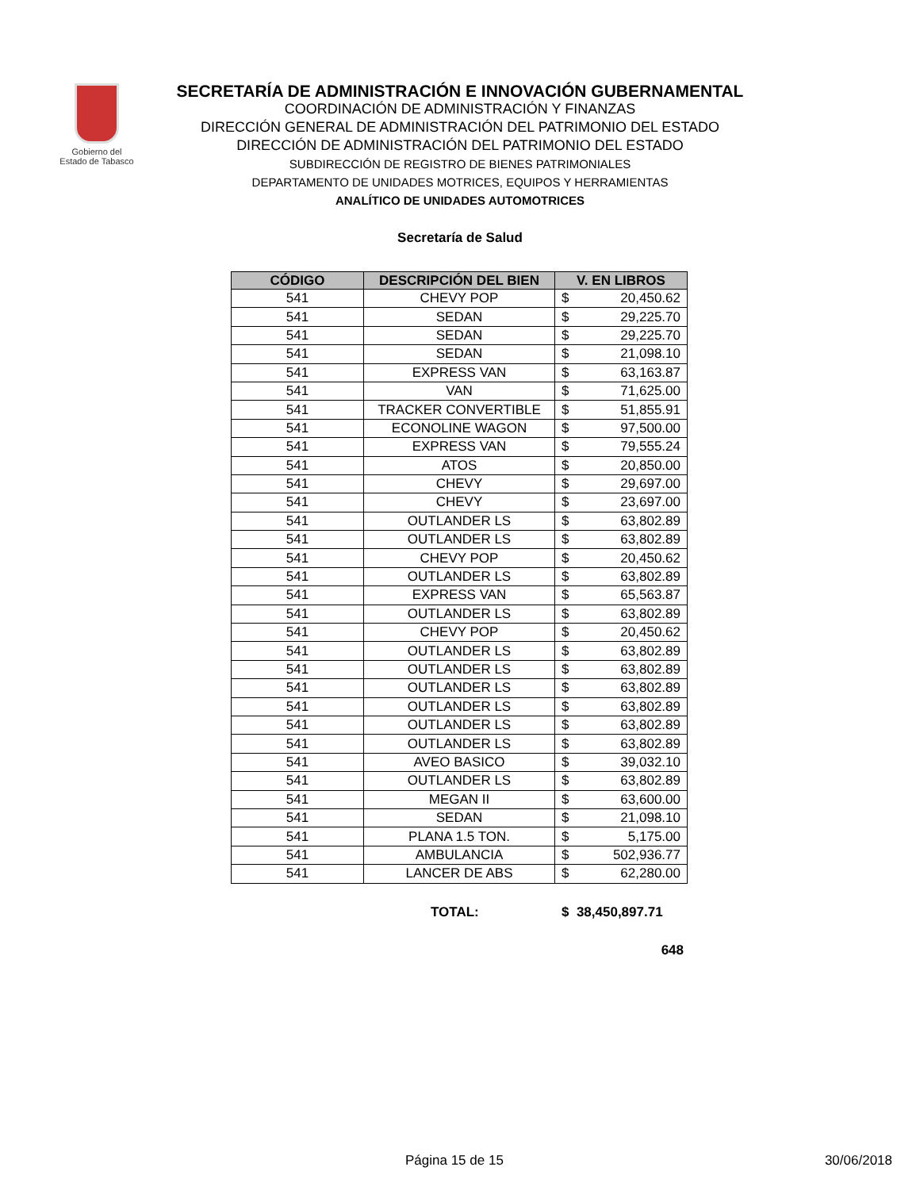Gobierno del
Estado de Tabasco
SECRETARÍA DE ADMINISTRACIÓN E INNOVACIÓN GUBERNAMENTAL
COORDINACIÓN DE ADMINISTRACIÓN Y FINANZAS
DIRECCIÓN GENERAL DE ADMINISTRACIÓN DEL PATRIMONIO DEL ESTADO
DIRECCIÓN DE ADMINISTRACIÓN DEL PATRIMONIO DEL ESTADO
SUBDIRECCIÓN DE REGISTRO DE BIENES PATRIMONIALES
DEPARTAMENTO DE UNIDADES MOTRICES, EQUIPOS Y HERRAMIENTAS
ANALÍTICO DE UNIDADES AUTOMOTRICES
Secretaría de Salud
| CÓDIGO | DESCRIPCIÓN DEL BIEN | V. EN LIBROS | |
| --- | --- | --- | --- |
| 541 | CHEVY POP | $ | 20,450.62 |
| 541 | SEDAN | $ | 29,225.70 |
| 541 | SEDAN | $ | 29,225.70 |
| 541 | SEDAN | $ | 21,098.10 |
| 541 | EXPRESS VAN | $ | 63,163.87 |
| 541 | VAN | $ | 71,625.00 |
| 541 | TRACKER CONVERTIBLE | $ | 51,855.91 |
| 541 | ECONOLINE WAGON | $ | 97,500.00 |
| 541 | EXPRESS VAN | $ | 79,555.24 |
| 541 | ATOS | $ | 20,850.00 |
| 541 | CHEVY | $ | 29,697.00 |
| 541 | CHEVY | $ | 23,697.00 |
| 541 | OUTLANDER LS | $ | 63,802.89 |
| 541 | OUTLANDER LS | $ | 63,802.89 |
| 541 | CHEVY POP | $ | 20,450.62 |
| 541 | OUTLANDER LS | $ | 63,802.89 |
| 541 | EXPRESS VAN | $ | 65,563.87 |
| 541 | OUTLANDER LS | $ | 63,802.89 |
| 541 | CHEVY POP | $ | 20,450.62 |
| 541 | OUTLANDER LS | $ | 63,802.89 |
| 541 | OUTLANDER LS | $ | 63,802.89 |
| 541 | OUTLANDER LS | $ | 63,802.89 |
| 541 | OUTLANDER LS | $ | 63,802.89 |
| 541 | OUTLANDER LS | $ | 63,802.89 |
| 541 | OUTLANDER LS | $ | 63,802.89 |
| 541 | AVEO BASICO | $ | 39,032.10 |
| 541 | OUTLANDER LS | $ | 63,802.89 |
| 541 | MEGAN II | $ | 63,600.00 |
| 541 | SEDAN | $ | 21,098.10 |
| 541 | PLANA 1.5 TON. | $ | 5,175.00 |
| 541 | AMBULANCIA | $ | 502,936.77 |
| 541 | LANCER DE ABS | $ | 62,280.00 |
TOTAL: $ 38,450,897.71
648
Página 15 de 15 30/06/2018